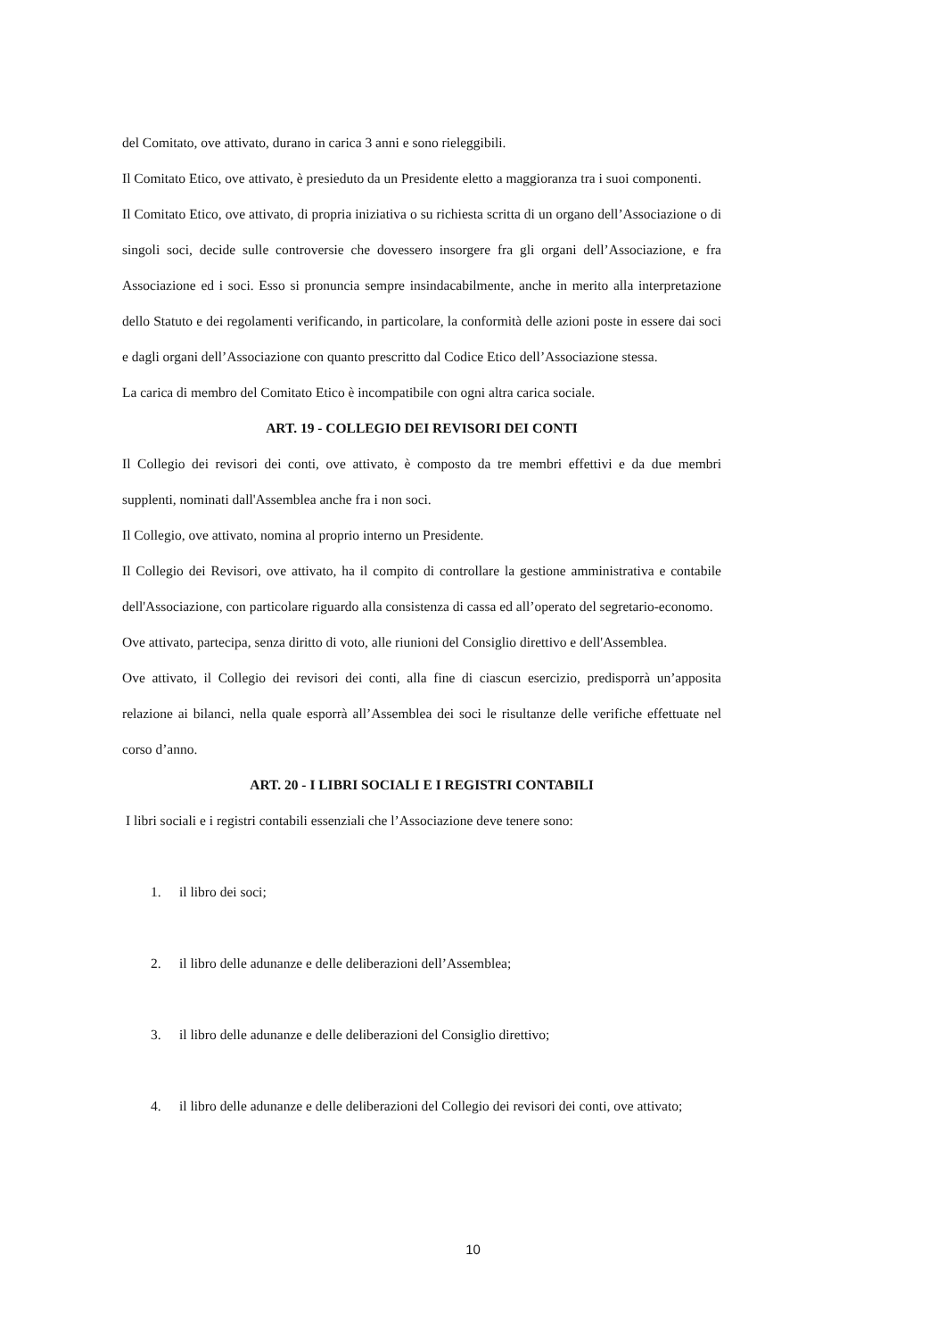del Comitato, ove attivato, durano in carica 3 anni e sono rieleggibili.
Il Comitato Etico, ove attivato, è presieduto da un Presidente eletto a maggioranza tra i suoi componenti.
Il Comitato Etico, ove attivato, di propria iniziativa o su richiesta scritta di un organo dell’Associazione o di singoli soci, decide sulle controversie che dovessero insorgere fra gli organi dell’Associazione, e fra Associazione ed i soci. Esso si pronuncia sempre insindacabilmente, anche in merito alla interpretazione dello Statuto e dei regolamenti verificando, in particolare, la conformità delle azioni poste in essere dai soci e dagli organi dell’Associazione con quanto prescritto dal Codice Etico dell’Associazione stessa.
La carica di membro del Comitato Etico è incompatibile con ogni altra carica sociale.
ART. 19 - COLLEGIO DEI REVISORI DEI CONTI
Il Collegio dei revisori dei conti, ove attivato, è composto da tre membri effettivi e da due membri supplenti, nominati dall'Assemblea anche fra i non soci.
Il Collegio, ove attivato, nomina al proprio interno un Presidente.
Il Collegio dei Revisori, ove attivato, ha il compito di controllare la gestione amministrativa e contabile dell'Associazione, con particolare riguardo alla consistenza di cassa ed all’operato del segretario-economo.
Ove attivato, partecipa, senza diritto di voto, alle riunioni del Consiglio direttivo e dell'Assemblea.
Ove attivato, il Collegio dei revisori dei conti, alla fine di ciascun esercizio, predisporrà un’apposita relazione ai bilanci, nella quale esporrà all’Assemblea dei soci le risultanze delle verifiche effettuate nel corso d’anno.
ART. 20 - I LIBRI SOCIALI E I REGISTRI CONTABILI
I libri sociali e i registri contabili essenziali che l’Associazione deve tenere sono:
1. il libro dei soci;
2. il libro delle adunanze e delle deliberazioni dell’Assemblea;
3. il libro delle adunanze e delle deliberazioni del Consiglio direttivo;
4. il libro delle adunanze e delle deliberazioni del Collegio dei revisori dei conti, ove attivato;
10